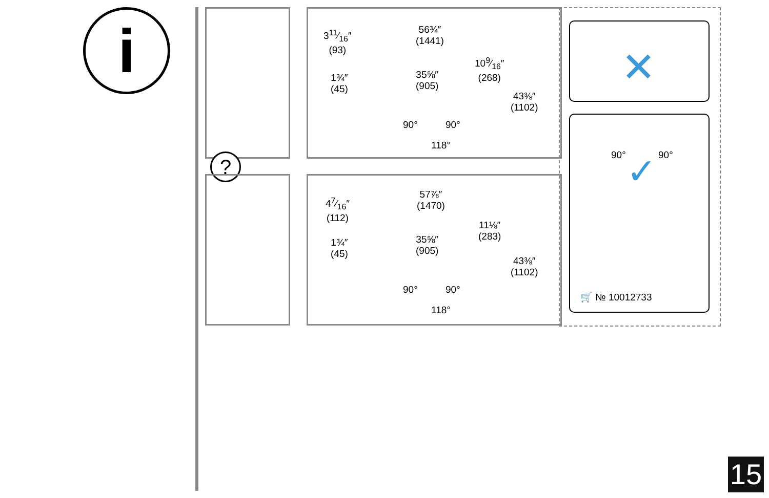i
311⁄16″
(93)
56¾″
(1441)
1¾″
(45)
35⅝″
(905)
109⁄16″
(268)
43⅜″
(1102)
90° 90°
118°
?
47⁄16″
(112)
57⅞″
(1470)
1¾″
(45)
35⅝″
(905)
11⅛″
(283)
43⅜″
(1102)
90° 90°
118°
✕
90° 90°
✓
🛒 № 10012733
15